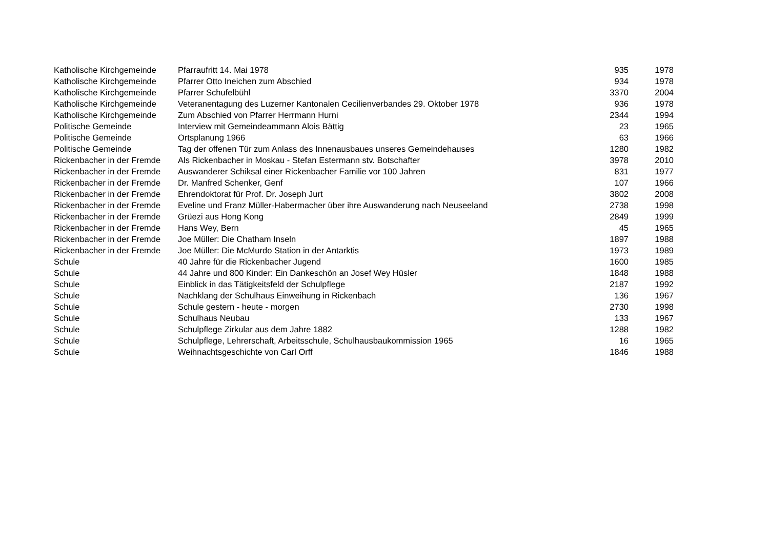| Katholische Kirchgemeinde | Pfarraufritt 14. Mai 1978 | 935 | 1978 |
| Katholische Kirchgemeinde | Pfarrer Otto Ineichen zum Abschied | 934 | 1978 |
| Katholische Kirchgemeinde | Pfarrer Schufelbühl | 3370 | 2004 |
| Katholische Kirchgemeinde | Veteranentagung des Luzerner Kantonalen Cecilienverbandes 29. Oktober 1978 | 936 | 1978 |
| Katholische Kirchgemeinde | Zum Abschied von Pfarrer Herrmann Hurni | 2344 | 1994 |
| Politische Gemeinde | Interview mit Gemeindeammann Alois Bättig | 23 | 1965 |
| Politische Gemeinde | Ortsplanung 1966 | 63 | 1966 |
| Politische Gemeinde | Tag der offenen Tür zum Anlass des Innenausbaues unseres Gemeindehauses | 1280 | 1982 |
| Rickenbacher in der Fremde | Als Rickenbacher in Moskau - Stefan Estermann stv. Botschafter | 3978 | 2010 |
| Rickenbacher in der Fremde | Auswanderer Schiksal einer Rickenbacher Familie vor 100 Jahren | 831 | 1977 |
| Rickenbacher in der Fremde | Dr. Manfred Schenker, Genf | 107 | 1966 |
| Rickenbacher in der Fremde | Ehrendoktorat für Prof. Dr. Joseph Jurt | 3802 | 2008 |
| Rickenbacher in der Fremde | Eveline und Franz Müller-Habermacher über ihre Auswanderung nach Neuseeland | 2738 | 1998 |
| Rickenbacher in der Fremde | Grüezi aus Hong Kong | 2849 | 1999 |
| Rickenbacher in der Fremde | Hans Wey, Bern | 45 | 1965 |
| Rickenbacher in der Fremde | Joe Müller: Die Chatham Inseln | 1897 | 1988 |
| Rickenbacher in der Fremde | Joe Müller: Die McMurdo Station in der Antarktis | 1973 | 1989 |
| Schule | 40 Jahre für die Rickenbacher Jugend | 1600 | 1985 |
| Schule | 44 Jahre und 800 Kinder: Ein Dankeschön an Josef Wey Hüsler | 1848 | 1988 |
| Schule | Einblick in das Tätigkeitsfeld der Schulpflege | 2187 | 1992 |
| Schule | Nachklang der Schulhaus Einweihung in Rickenbach | 136 | 1967 |
| Schule | Schule gestern - heute - morgen | 2730 | 1998 |
| Schule | Schulhaus Neubau | 133 | 1967 |
| Schule | Schulpflege Zirkular aus dem Jahre 1882 | 1288 | 1982 |
| Schule | Schulpflege, Lehrerschaft, Arbeitsschule, Schulhausbaukommission 1965 | 16 | 1965 |
| Schule | Weihnachtsgeschichte von Carl Orff | 1846 | 1988 |